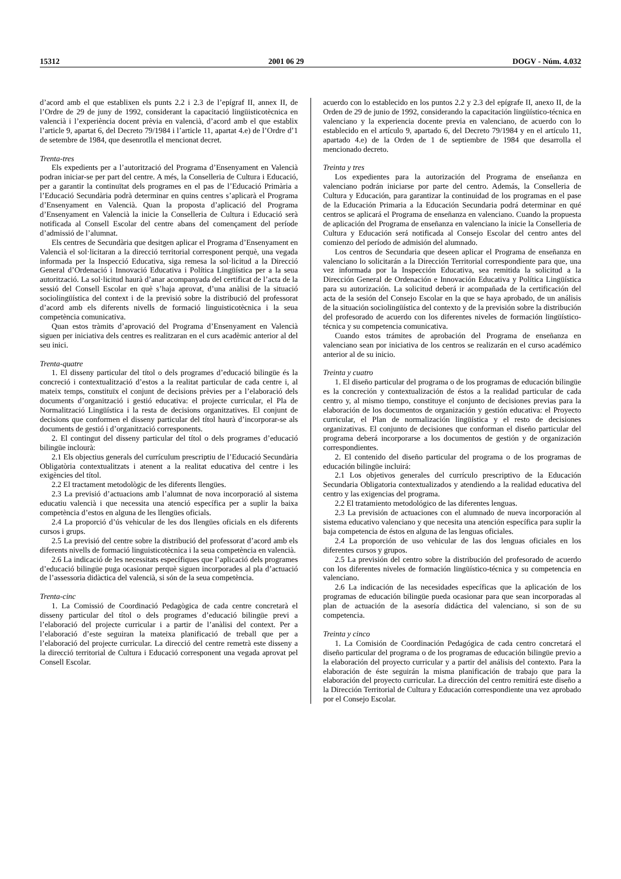15312 2001 06 29 DOGV - Núm. 4.032
d’acord amb el que establixen els punts 2.2 i 2.3 de l’epígraf II, annex II, de l’Ordre de 29 de juny de 1992, considerant la capacitació lingüisticotècnica en valencià i l’experiència docent prèvia en valencià, d’acord amb el que establix l’article 9, apartat 6, del Decreto 79/1984 i l’article 11, apartat 4.e) de l’Ordre d’1 de setembre de 1984, que desenrotlla el mencionat decret.
Trenta-tres
Els expedients per a l’autorització del Programa d’Ensenyament en Valencià podran iniciar-se per part del centre. A més, la Conselleria de Cultura i Educació, per a garantir la continuïtat dels programes en el pas de l’Educació Primària a l’Educació Secundària podrà determinar en quins centres s’aplicarà el Programa d’Ensenyament en Valencià. Quan la proposta d’aplicació del Programa d’Ensenyament en Valencià la inicie la Conselleria de Cultura i Educació serà notificada al Consell Escolar del centre abans del començament del període d’admissió de l’alumnat.
Els centres de Secundària que desitgen aplicar el Programa d’Ensenyament en Valencià el sol·licitaran a la direcció territorial corresponent perquè, una vegada informada per la Inspecció Educativa, siga remesa la sol·licitud a la Direcció General d’Ordenació i Innovació Educativa i Política Lingüística per a la seua autorització. La sol·licitud haurà d’anar acompanyada del certificat de l’acta de la sessió del Consell Escolar en què s’haja aprovat, d’una anàlisi de la situació sociolingüística del context i de la previsió sobre la distribució del professorat d’acord amb els diferents nivells de formació linguisticotècnica i la seua competència comunicativa.
Quan estos tràmits d’aprovació del Programa d’Ensenyament en Valencià siguen per iniciativa dels centres es realitzaran en el curs acadèmic anterior al del seu inici.
Trenta-quatre
1. El disseny particular del títol o dels programes d’educació bilingüe és la concreció i contextualització d’estos a la realitat particular de cada centre i, al mateix temps, constituïx el conjunt de decisions prèvies per a l’elaboració dels documents d’organització i gestió educativa: el projecte curricular, el Pla de Normalització Lingüística i la resta de decisions organitzatives. El conjunt de decisions que conformen el disseny particular del títol haurà d’incorporar-se als documents de gestió i d’organització corresponents.
2. El contingut del disseny particular del títol o dels programes d’educació bilingüe inclourà:
2.1 Els objectius generals del currículum prescriptiu de l’Educació Secundària Obligatòria contextualitzats i atenent a la realitat educativa del centre i les exigències del títol.
2.2 El tractament metodològic de les diferents llengües.
2.3 La previsió d’actuacions amb l’alumnat de nova incorporació al sistema educatiu valencià i que necessita una atenció específica per a suplir la baixa competència d’estos en alguna de les llengües oficials.
2.4 La proporció d’ús vehicular de les dos llengües oficials en els diferents cursos i grups.
2.5 La previsió del centre sobre la distribució del professorat d’acord amb els diferents nivells de formació linguisticotècnica i la seua competència en valencià.
2.6 La indicació de les necessitats específiques que l’aplicació dels programes d’educació bilingüe puga ocasionar perquè siguen incorporades al pla d’actuació de l’assessoria didàctica del valencià, si són de la seua competència.
Trenta-cinc
1. La Comissió de Coordinació Pedagògica de cada centre concretarà el disseny particular del títol o dels programes d’educació bilingüe previ a l’elaboració del projecte curricular i a partir de l’anàlisi del context. Per a l’elaboració d’este seguiran la mateixa planificació de treball que per a l’elaboració del projecte curricular. La direcció del centre remetrà este disseny a la direcció territorial de Cultura i Educació corresponent una vegada aprovat pel Consell Escolar.
acuerdo con lo establecido en los puntos 2.2 y 2.3 del epígrafe II, anexo II, de la Orden de 29 de junio de 1992, considerando la capacitación lingüístico-técnica en valenciano y la experiencia docente previa en valenciano, de acuerdo con lo establecido en el artículo 9, apartado 6, del Decreto 79/1984 y en el artículo 11, apartado 4.e) de la Orden de 1 de septiembre de 1984 que desarrolla el mencionado decreto.
Treinta y tres
Los expedientes para la autorización del Programa de enseñanza en valenciano podrán iniciarse por parte del centro. Además, la Conselleria de Cultura y Educación, para garantizar la continuidad de los programas en el pase de la Educación Primaria a la Educación Secundaria podrá determinar en qué centros se aplicará el Programa de enseñanza en valenciano. Cuando la propuesta de aplicación del Programa de enseñanza en valenciano la inicie la Conselleria de Cultura y Educación será notificada al Consejo Escolar del centro antes del comienzo del período de admisión del alumnado.
Los centros de Secundaria que deseen aplicar el Programa de enseñanza en valenciano lo solicitarán a la Dirección Territorial correspondiente para que, una vez informada por la Inspección Educativa, sea remitida la solicitud a la Dirección General de Ordenación e Innovación Educativa y Política Lingüística para su autorización. La solicitud deberá ir acompañada de la certificación del acta de la sesión del Consejo Escolar en la que se haya aprobado, de un análisis de la situación sociolingüística del contexto y de la previsión sobre la distribución del profesorado de acuerdo con los diferentes niveles de formación lingüístico-técnica y su competencia comunicativa.
Cuando estos trámites de aprobación del Programa de enseñanza en valenciano sean por iniciativa de los centros se realizarán en el curso académico anterior al de su inicio.
Treinta y cuatro
1. El diseño particular del programa o de los programas de educación bilingüe es la concreción y contextualización de éstos a la realidad particular de cada centro y, al mismo tiempo, constituye el conjunto de decisiones previas para la elaboración de los documentos de organización y gestión educativa: el Proyecto curricular, el Plan de normalización lingüística y el resto de decisiones organizativas. El conjunto de decisiones que conforman el diseño particular del programa deberá incorporarse a los documentos de gestión y de organización correspondientes.
2. El contenido del diseño particular del programa o de los programas de educación bilingüe incluirá:
2.1 Los objetivos generales del currículo prescriptivo de la Educación Secundaria Obligatoria contextualizados y atendiendo a la realidad educativa del centro y las exigencias del programa.
2.2 El tratamiento metodológico de las diferentes lenguas.
2.3 La previsión de actuaciones con el alumnado de nueva incorporación al sistema educativo valenciano y que necesita una atención específica para suplir la baja competencia de éstos en alguna de las lenguas oficiales.
2.4 La proporción de uso vehicular de las dos lenguas oficiales en los diferentes cursos y grupos.
2.5 La previsión del centro sobre la distribución del profesorado de acuerdo con los diferentes niveles de formación lingüístico-técnica y su competencia en valenciano.
2.6 La indicación de las necesidades específicas que la aplicación de los programas de educación bilingüe pueda ocasionar para que sean incorporadas al plan de actuación de la asesoría didáctica del valenciano, si son de su competencia.
Treinta y cinco
1. La Comisión de Coordinación Pedagógica de cada centro concretará el diseño particular del programa o de los programas de educación bilingüe previo a la elaboración del proyecto curricular y a partir del análisis del contexto. Para la elaboración de éste seguirán la misma planificación de trabajo que para la elaboración del proyecto curricular. La dirección del centro remitirá este diseño a la Dirección Territorial de Cultura y Educación correspondiente una vez aprobado por el Consejo Escolar.